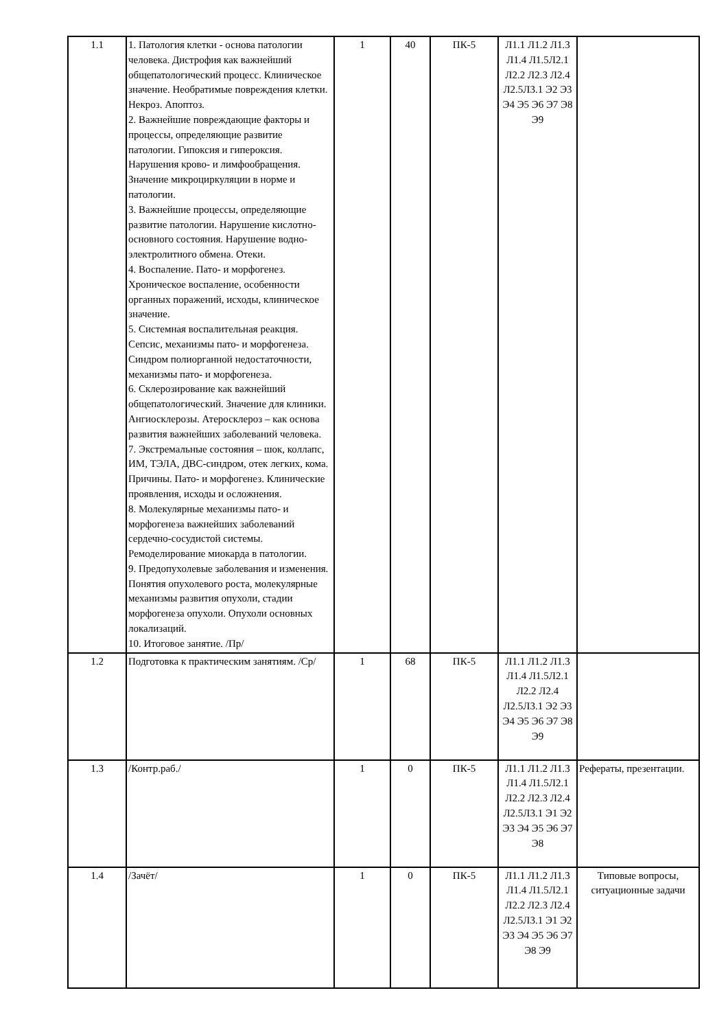| 1.1 | 1. Патология клетки - основа патологии человека. Дистрофия как важнейший общепатологический процесс. Клиническое значение. Необратимые повреждения клетки. Некроз. Апоптоз. 2. Важнейшие повреждающие факторы и процессы, определяющие развитие патологии. Гипоксия и гипероксия. Нарушения крово- и лимфообращения. Значение микроциркуляции в норме и патологии. 3. Важнейшие процессы, определяющие развитие патологии. Нарушение кислотно-основного состояния. Нарушение водно-электролитного обмена. Отеки. 4. Воспаление. Пато- и морфогенез. Хроническое воспаление, особенности органных поражений, исходы, клиническое значение. 5. Системная воспалительная реакция. Сепсис, механизмы пато- и морфогенеза. Синдром полиорганной недостаточности, механизмы пато- и морфогенеза. 6. Склерозирование как важнейший общепатологический. Значение для клиники. Ангиосклерозы. Атеросклероз – как основа развития важнейших заболеваний человека. 7. Экстремальные состояния – шок, коллапс, ИМ, ТЭЛА, ДВС-синдром, отек легких, кома. Причины. Пато- и морфогенез. Клинические проявления, исходы и осложнения. 8. Молекулярные механизмы пато- и морфогенеза важнейших заболеваний сердечно-сосудистой системы. Ремоделирование миокарда в патологии. 9. Предопухолевые заболевания и изменения. Понятия опухолевого роста, молекулярные механизмы развития опухоли, стадии морфогенеза опухоли. Опухоли основных локализаций. 10. Итоговое занятие. /Пр/ | 1 | 40 | ПК-5 | Л1.1 Л1.2 Л1.3 Л1.4 Л1.5Л2.1 Л2.2 Л2.3 Л2.4 Л2.5Л3.1 Э2 Э3 Э4 Э5 Э6 Э7 Э8 Э9 | |
| 1.2 | Подготовка к практическим занятиям. /Ср/ | 1 | 68 | ПК-5 | Л1.1 Л1.2 Л1.3 Л1.4 Л1.5Л2.1 Л2.2 Л2.4 Л2.5Л3.1 Э2 Э3 Э4 Э5 Э6 Э7 Э8 Э9 | |
| 1.3 | /Контр.раб./ | 1 | 0 | ПК-5 | Л1.1 Л1.2 Л1.3 Л1.4 Л1.5Л2.1 Л2.2 Л2.3 Л2.4 Л2.5Л3.1 Э1 Э2 Э3 Э4 Э5 Э6 Э7 Э8 | Рефераты, презентации. |
| 1.4 | /Зачёт/ | 1 | 0 | ПК-5 | Л1.1 Л1.2 Л1.3 Л1.4 Л1.5Л2.1 Л2.2 Л2.3 Л2.4 Л2.5Л3.1 Э1 Э2 Э3 Э4 Э5 Э6 Э7 Э8 Э9 | Типовые вопросы, ситуационные задачи |